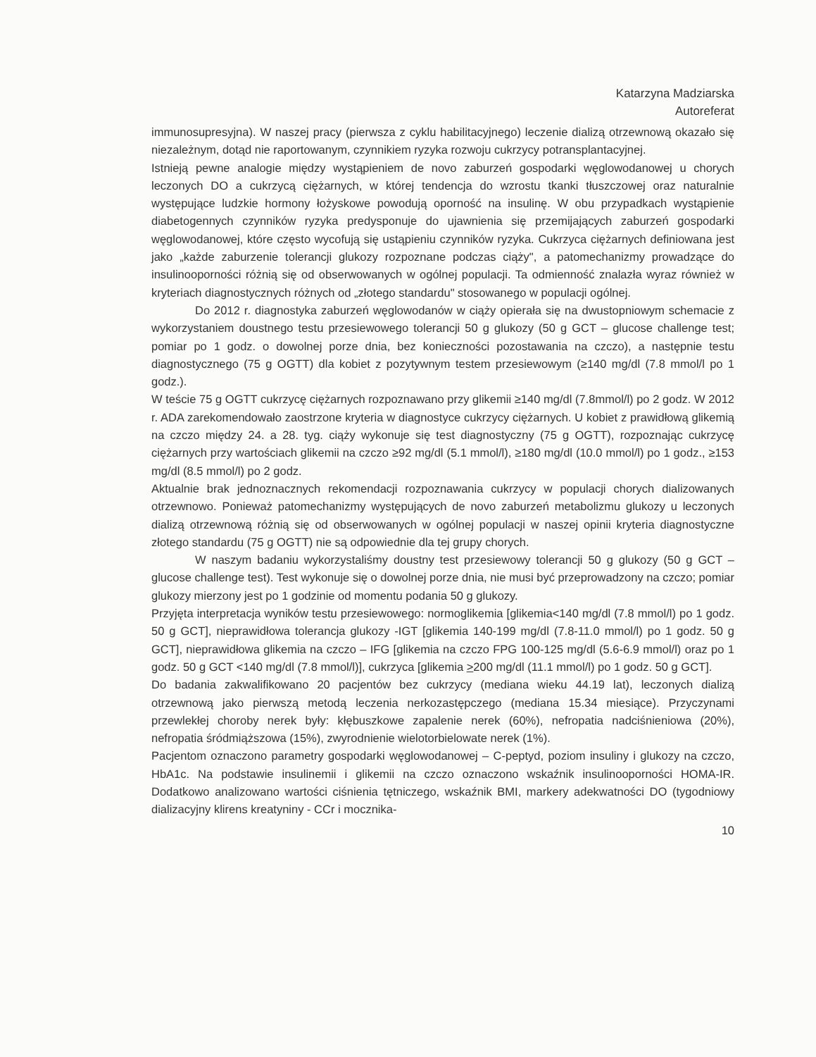Katarzyna Madziarska
Autoreferat
immunosupresyjna). W naszej pracy (pierwsza z cyklu habilitacyjnego) leczenie dializą otrzewnową okazało się niezależnym, dotąd nie raportowanym, czynnikiem ryzyka rozwoju cukrzycy potransplantacyjnej.
Istnieją pewne analogie między wystąpieniem de novo zaburzeń gospodarki węglowodanowej u chorych leczonych DO a cukrzycą ciężarnych, w której tendencja do wzrostu tkanki tłuszczowej oraz naturalnie występujące ludzkie hormony łożyskowe powodują oporność na insulinę. W obu przypadkach wystąpienie diabetogennych czynników ryzyka predysponuje do ujawnienia się przemijających zaburzeń gospodarki węglowodanowej, które często wycofują się ustąpieniu czynników ryzyka. Cukrzyca ciężarnych definiowana jest jako „każde zaburzenie tolerancji glukozy rozpoznane podczas ciąży", a patomechanizmy prowadzące do insulinooporności różnią się od obserwowanych w ogólnej populacji. Ta odmienność znalazła wyraz również w kryteriach diagnostycznych różnych od „złotego standardu" stosowanego w populacji ogólnej.
Do 2012 r. diagnostyka zaburzeń węglowodanów w ciąży opierała się na dwustopniowym schemacie z wykorzystaniem doustnego testu przesiewowego tolerancji 50 g glukozy (50 g GCT – glucose challenge test; pomiar po 1 godz. o dowolnej porze dnia, bez konieczności pozostawania na czczo), a następnie testu diagnostycznego (75 g OGTT) dla kobiet z pozytywnym testem przesiewowym (≥140 mg/dl (7.8 mmol/l po 1 godz.).
W teście 75 g OGTT cukrzycę ciężarnych rozpoznawano przy glikemii ≥140 mg/dl (7.8mmol/l) po 2 godz. W 2012 r. ADA zarekomendowało zaostrzone kryteria w diagnostyce cukrzycy ciężarnych. U kobiet z prawidłową glikemią na czczo między 24. a 28. tyg. ciąży wykonuje się test diagnostyczny (75 g OGTT), rozpoznając cukrzycę ciężarnych przy wartościach glikemii na czczo ≥92 mg/dl (5.1 mmol/l), ≥180 mg/dl (10.0 mmol/l) po 1 godz., ≥153 mg/dl (8.5 mmol/l) po 2 godz.
Aktualnie brak jednoznacznych rekomendacji rozpoznawania cukrzycy w populacji chorych dializowanych otrzewnowo. Ponieważ patomechanizmy występujących de novo zaburzeń metabolizmu glukozy u leczonych dializą otrzewnową różnią się od obserwowanych w ogólnej populacji w naszej opinii kryteria diagnostyczne złotego standardu (75 g OGTT) nie są odpowiednie dla tej grupy chorych.
W naszym badaniu wykorzystaliśmy doustny test przesiewowy tolerancji 50 g glukozy (50 g GCT – glucose challenge test). Test wykonuje się o dowolnej porze dnia, nie musi być przeprowadzony na czczo; pomiar glukozy mierzony jest po 1 godzinie od momentu podania 50 g glukozy.
Przyjęta interpretacja wyników testu przesiewowego: normoglikemia [glikemia<140 mg/dl (7.8 mmol/l) po 1 godz. 50 g GCT], nieprawidłowa tolerancja glukozy -IGT [glikemia 140-199 mg/dl (7.8-11.0 mmol/l) po 1 godz. 50 g GCT], nieprawidłowa glikemia na czczo – IFG [glikemia na czczo FPG 100-125 mg/dl (5.6-6.9 mmol/l) oraz po 1 godz. 50 g GCT <140 mg/dl (7.8 mmol/l)], cukrzyca [glikemia >200 mg/dl (11.1 mmol/l) po 1 godz. 50 g GCT].
Do badania zakwalifikowano 20 pacjentów bez cukrzycy (mediana wieku 44.19 lat), leczonych dializą otrzewnową jako pierwszą metodą leczenia nerkozastępczego (mediana 15.34 miesiące). Przyczynami przewlekłej choroby nerek były: kłębuszkowe zapalenie nerek (60%), nefropatia nadciśnieniowa (20%), nefropatia śródmiąższowa (15%), zwyrodnienie wielotorbielowate nerek (1%).
Pacjentom oznaczono parametry gospodarki węglowodanowej – C-peptyd, poziom insuliny i glukozy na czczo, HbA1c. Na podstawie insulinemii i glikemii na czczo oznaczono wskaźnik insulinooporności HOMA-IR. Dodatkowo analizowano wartości ciśnienia tętniczego, wskaźnik BMI, markery adekwatności DO (tygodniowy dializacyjny klirens kreatyniny - CCr i mocznika-
10